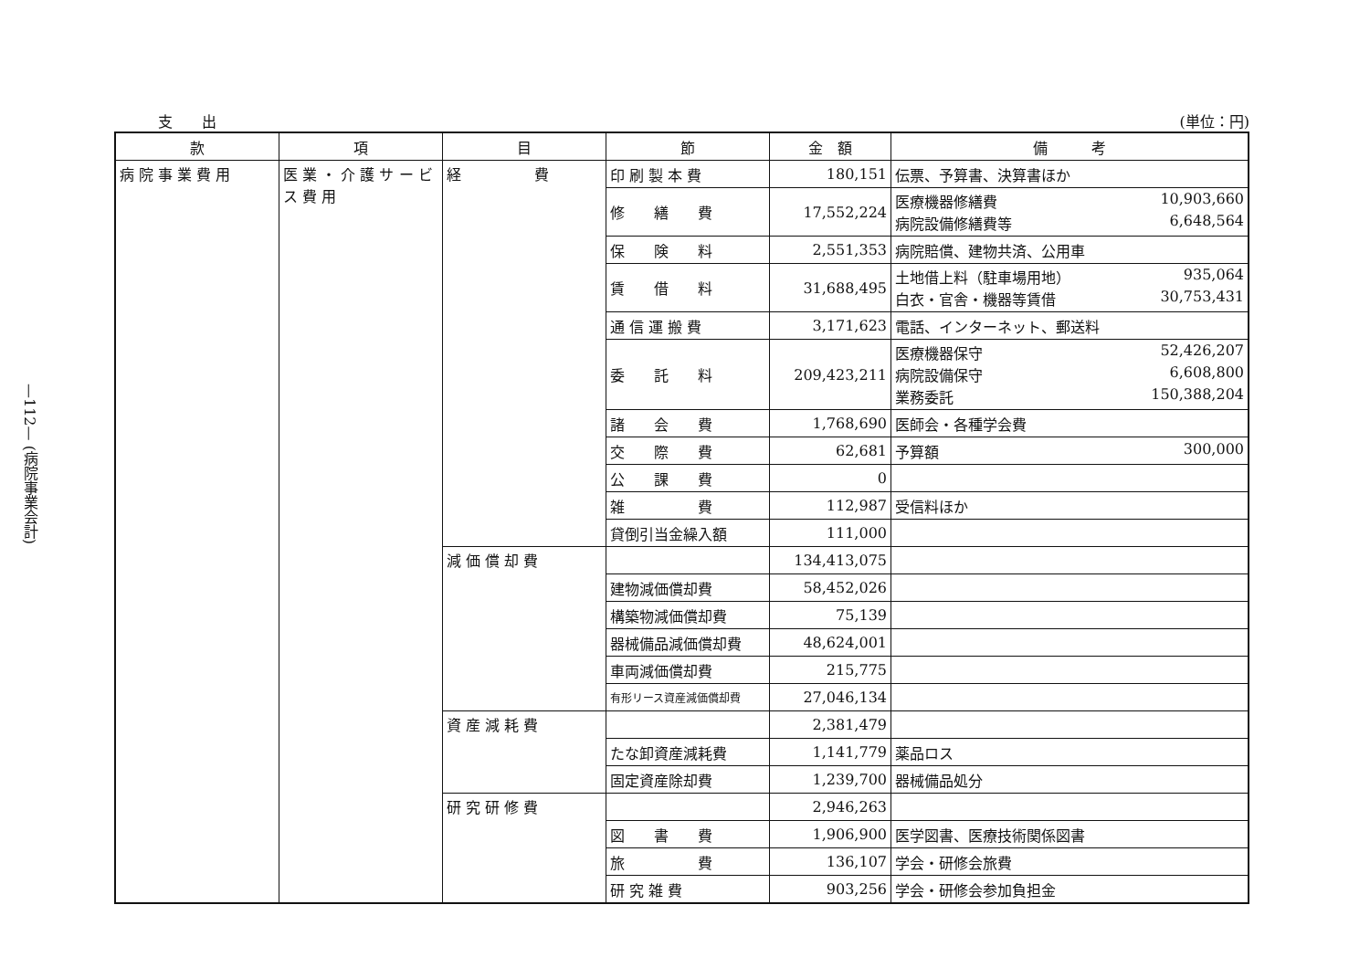—112— (病院事業会計)
支　　出 (単位：円)
| 款 | 項 | 目 | 節 | 金 額 | 備 考 |
| --- | --- | --- | --- | --- | --- |
| 病 院 事 業 費 用 | 医 業 ・ 介 護 サ ー ビ ス 費 用 | 経 費 | 印 刷 製 本 費 | 180,151 | 伝票、予算書、決算書ほか |
| | | | 修 繕 費 | 17,552,224 | 医療機器修繕費 10,903,660 病院設備修繕費等 6,648,564 |
| | | | 保 険 料 | 2,551,353 | 病院賠償、建物共済、公用車 |
| | | | 賃 借 料 | 31,688,495 | 土地借上料（駐車場用地） 935,064 白衣・官舎・機器等賃借 30,753,431 |
| | | | 通 信 運 搬 費 | 3,171,623 | 電話、インターネット、郵送料 |
| | | | 委 託 料 | 209,423,211 | 医療機器保守 52,426,207 病院設備保守 6,608,800 業務委託 150,388,204 |
| | | | 諸 会 費 | 1,768,690 | 医師会・各種学会費 |
| | | | 交 際 費 | 62,681 | 予算額 300,000 |
| | | | 公 課 費 | 0 | |
| | | | 雑 費 | 112,987 | 受信料ほか |
| | | | 貸倒引当金繰入額 | 111,000 | |
| | | 減 価 償 却 費 | | 134,413,075 | |
| | | | 建物減価償却費 | 58,452,026 | |
| | | | 構築物減価償却費 | 75,139 | |
| | | | 器械備品減価償却費 | 48,624,001 | |
| | | | 車両減価償却費 | 215,775 | |
| | | | 有形リース資産減価償却費 | 27,046,134 | |
| | | 資 産 減 耗 費 | | 2,381,479 | |
| | | | たな卸資産減耗費 | 1,141,779 | 薬品ロス |
| | | | 固定資産除却費 | 1,239,700 | 器械備品処分 |
| | | 研 究 研 修 費 | | 2,946,263 | |
| | | | 図 書 費 | 1,906,900 | 医学図書、医療技術関係図書 |
| | | | 旅 費 | 136,107 | 学会・研修会旅費 |
| | | | 研 究 雑 費 | 903,256 | 学会・研修会参加負担金 |